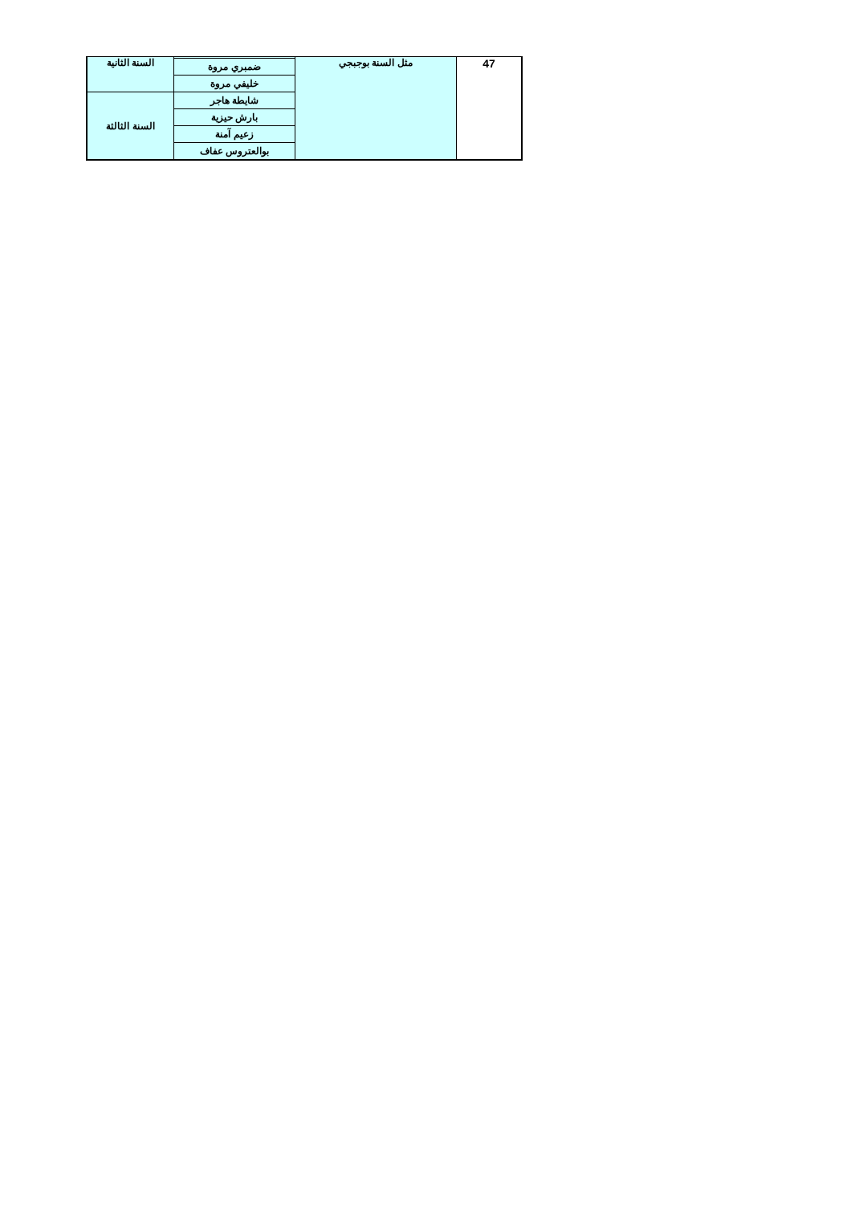| السنة الثانية | | مثل السنة بوجبجي | 47 |
| | ضمبري مروة | | |
| | خليفي مروة | | |
| السنة الثالثة | شايطة هاجر | | |
| | بارش حيزية | | |
| | زعيم آمنة | | |
| | بوالعتروس عفاف | | |